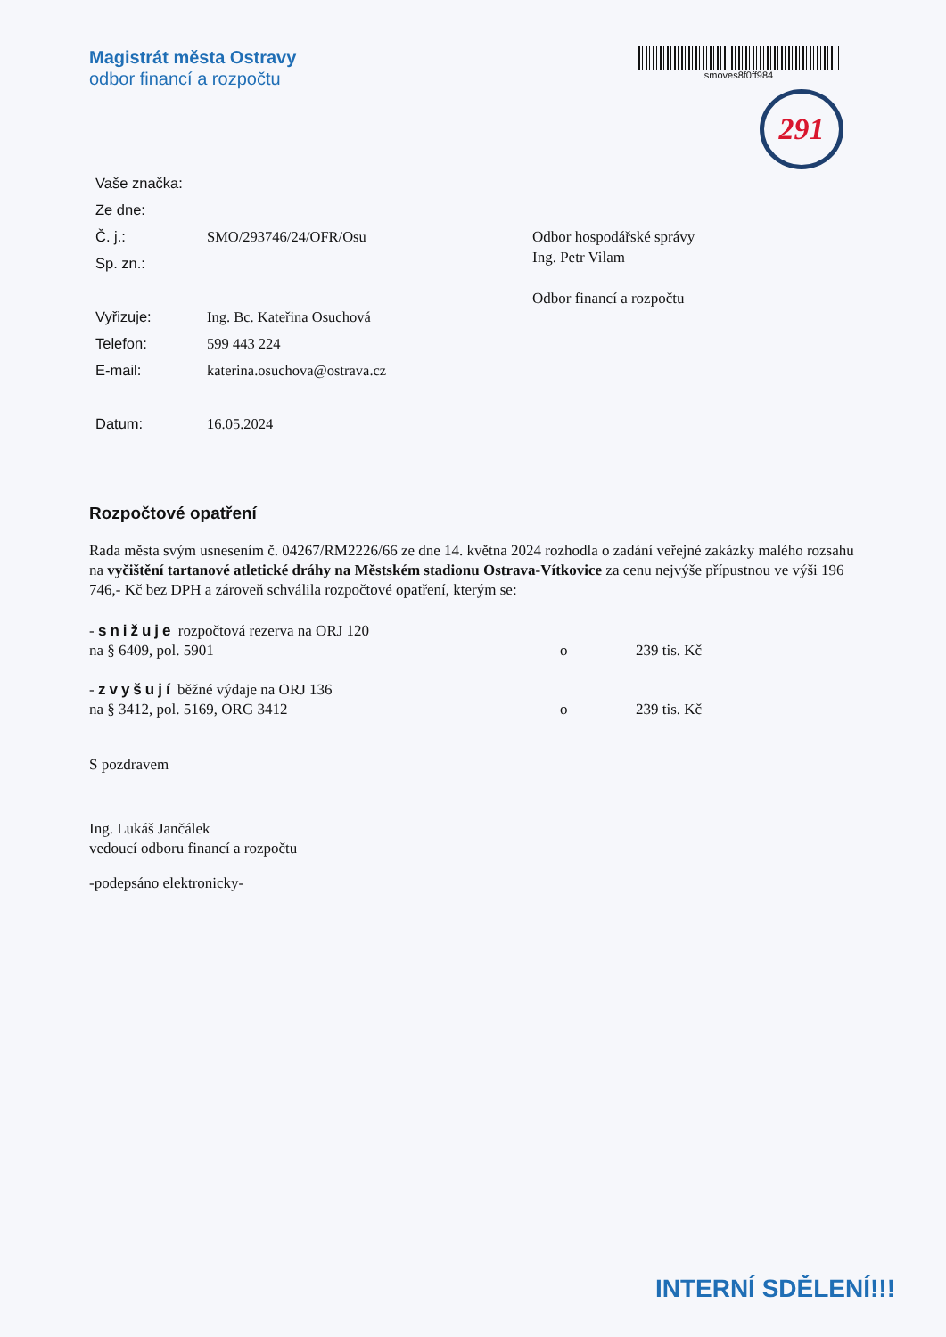Magistrát města Ostravy
odbor financí a rozpočtu
smoves8f0ff984
291
| Vaše značka: | |
| Ze dne: | |
| Č. j.: | SMO/293746/24/OFR/Osu |
| Sp. zn.: | |
| Vyřizuje: | Ing. Bc. Kateřina Osuchová |
| Telefon: | 599 443 224 |
| E-mail: | katerina.osuchova@ostrava.cz |
| Datum: | 16.05.2024 |
Odbor hospodářské správy
Ing. Petr Vilam
Odbor financí a rozpočtu
Rozpočtové opatření
Rada města svým usnesením č. 04267/RM2226/66 ze dne 14. května 2024 rozhodla o zadání veřejné zakázky malého rozsahu na vyčištění tartanové atletické dráhy na Městském stadionu Ostrava-Vítkovice za cenu nejvýše přípustnou ve výši 196 746,- Kč bez DPH a zároveň schválila rozpočtové opatření, kterým se:
- snižuje rozpočtová rezerva na ORJ 120
na § 6409, pol. 5901 o 239 tis. Kč
- zvyšují běžné výdaje na ORJ 136
na § 3412, pol. 5169, ORG 3412 o 239 tis. Kč
S pozdravem
Ing. Lukáš Jančálek
vedoucí odboru financí a rozpočtu
-podepsáno elektronicky-
INTERNÍ SDĚLENÍ!!!